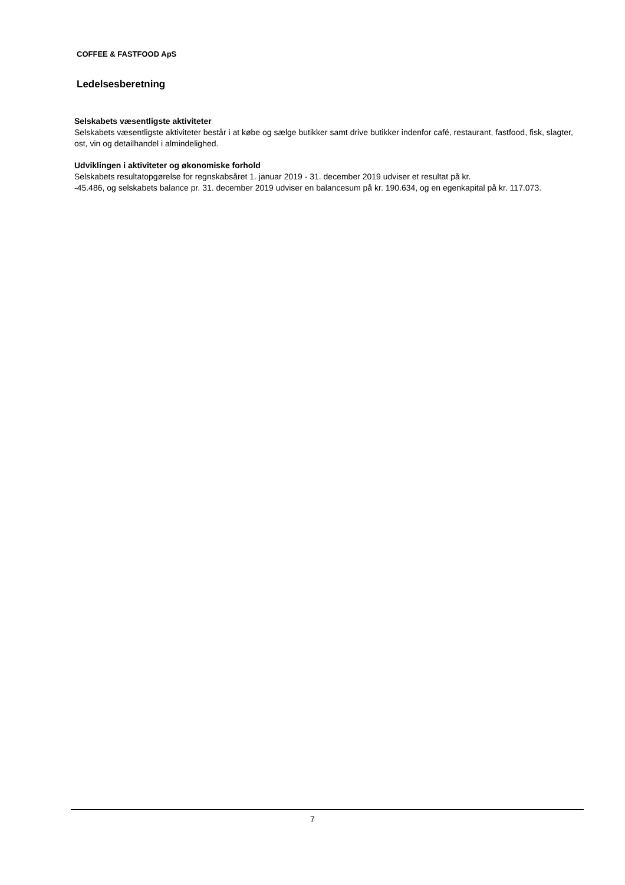COFFEE & FASTFOOD ApS
Ledelsesberetning
Selskabets væsentligste aktiviteter
Selskabets væsentligste aktiviteter består i at købe og sælge butikker samt drive butikker indenfor café, restaurant, fastfood, fisk, slagter, ost, vin og detailhandel i almindelighed.
Udviklingen i aktiviteter og økonomiske forhold
Selskabets resultatopgørelse for regnskabsåret 1. januar 2019 - 31. december 2019 udviser et resultat på kr.
-45.486, og selskabets balance pr. 31. december 2019 udviser en balancesum på kr. 190.634, og en egenkapital på kr. 117.073.
7